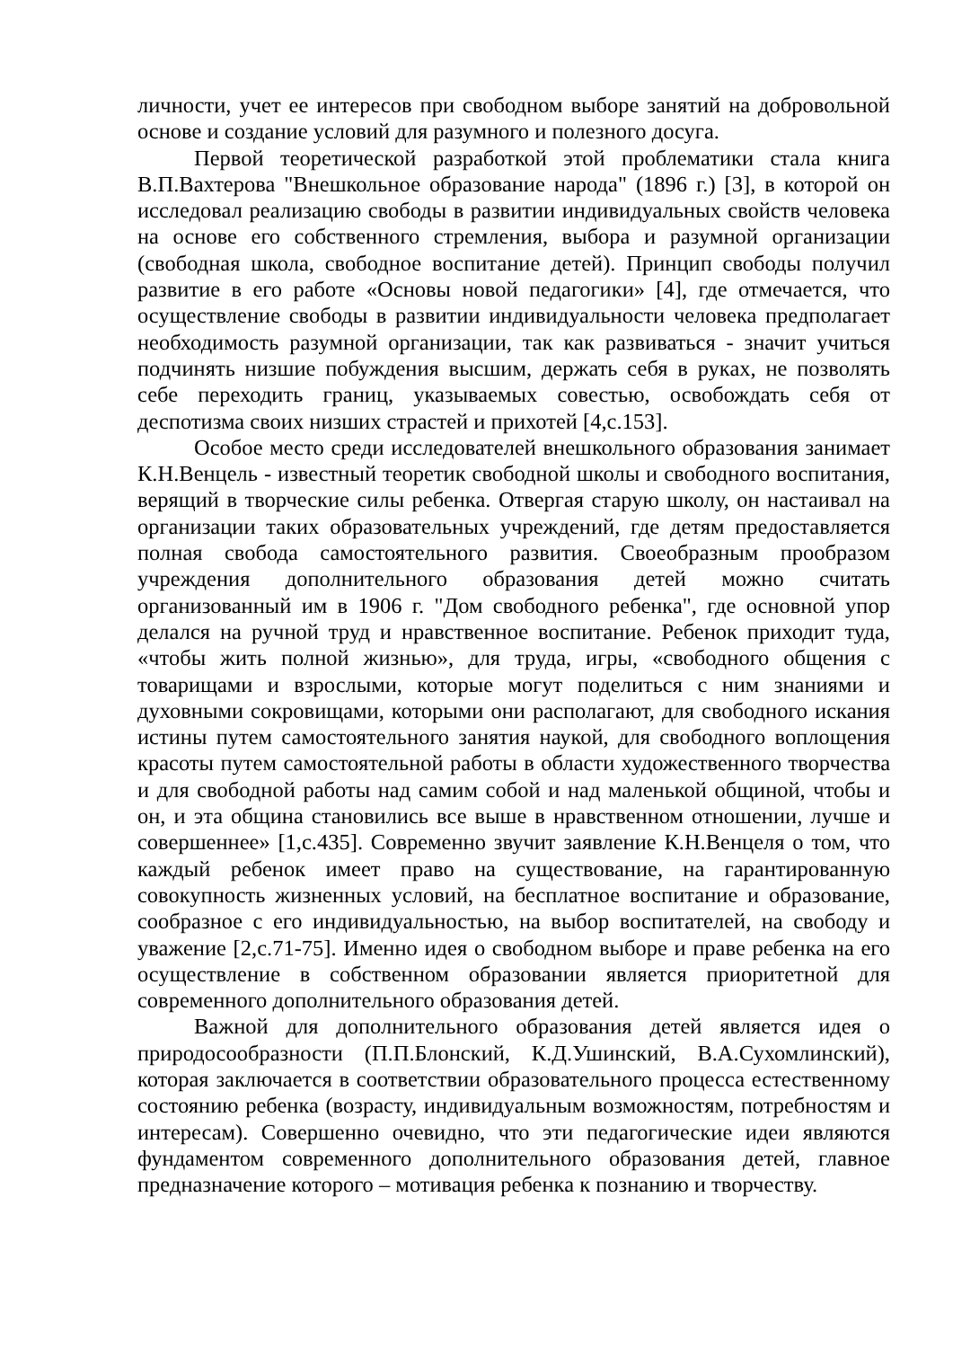личности, учет ее интересов при свободном выборе занятий на добровольной основе и создание условий для разумного и полезного досуга.
Первой теоретической разработкой этой проблематики стала книга В.П.Вахтерова "Внешкольное образование народа" (1896 г.) [3], в которой он исследовал реализацию свободы в развитии индивидуальных свойств человека на основе его собственного стремления, выбора и разумной организации (свободная школа, свободное воспитание детей). Принцип свободы получил развитие в его работе «Основы новой педагогики» [4], где отмечается, что осуществление свободы в развитии индивидуальности человека предполагает необходимость разумной организации, так как развиваться - значит учиться подчинять низшие побуждения высшим, держать себя в руках, не позволять себе переходить границ, указываемых совестью, освобождать себя от деспотизма своих низших страстей и прихотей [4,с.153].
Особое место среди исследователей внешкольного образования занимает К.Н.Венцель - известный теоретик свободной школы и свободного воспитания, верящий в творческие силы ребенка. Отвергая старую школу, он настаивал на организации таких образовательных учреждений, где детям предоставляется полная свобода самостоятельного развития. Своеобразным прообразом учреждения дополнительного образования детей можно считать организованный им в 1906 г. "Дом свободного ребенка", где основной упор делался на ручной труд и нравственное воспитание. Ребенок приходит туда, «чтобы жить полной жизнью», для труда, игры, «свободного общения с товарищами и взрослыми, которые могут поделиться с ним знаниями и духовными сокровищами, которыми они располагают, для свободного искания истины путем самостоятельного занятия наукой, для свободного воплощения красоты путем самостоятельной работы в области художественного творчества и для свободной работы над самим собой и над маленькой общиной, чтобы и он, и эта община становились все выше в нравственном отношении, лучше и совершеннее» [1,с.435]. Современно звучит заявление К.Н.Венцеля о том, что каждый ребенок имеет право на существование, на гарантированную совокупность жизненных условий, на бесплатное воспитание и образование, сообразное с его индивидуальностью, на выбор воспитателей, на свободу и уважение [2,с.71-75]. Именно идея о свободном выборе и праве ребенка на его осуществление в собственном образовании является приоритетной для современного дополнительного образования детей.
Важной для дополнительного образования детей является идея о природосообразности (П.П.Блонский, К.Д.Ушинский, В.А.Сухомлинский), которая заключается в соответствии образовательного процесса естественному состоянию ребенка (возрасту, индивидуальным возможностям, потребностям и интересам). Совершенно очевидно, что эти педагогические идеи являются фундаментом современного дополнительного образования детей, главное предназначение которого – мотивация ребенка к познанию и творчеству.